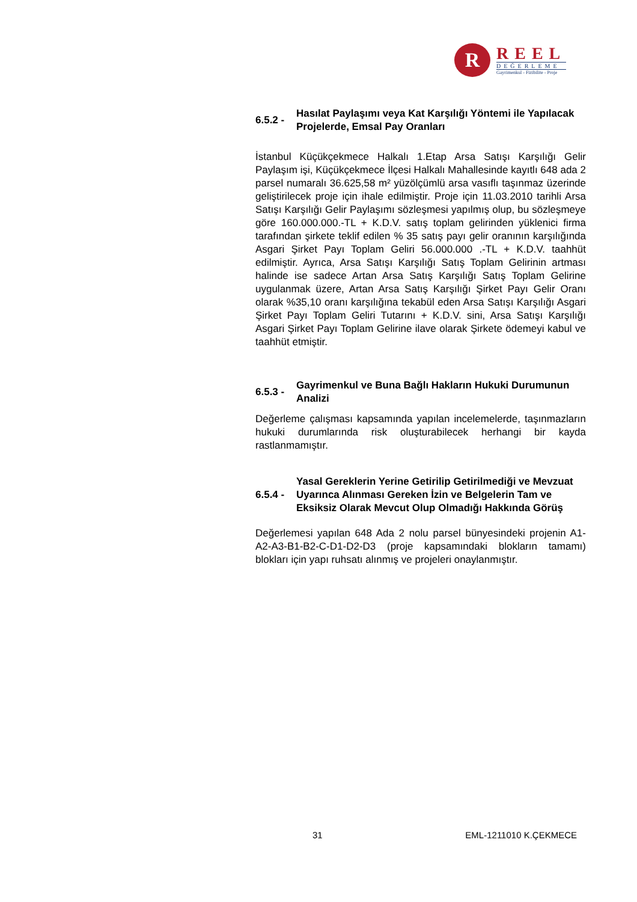R
REEL
DEĞERLEME
Gayrimenkul - Fizibilite - Proje
6.5.2 - Hasılat Paylaşımı veya Kat Karşılığı Yöntemi ile Yapılacak Projelerde, Emsal Pay Oranları
İstanbul Küçükçekmece Halkalı 1.Etap Arsa Satışı Karşılığı Gelir Paylaşım işi, Küçükçekmece İlçesi Halkalı Mahallesinde kayıtlı 648 ada 2 parsel numaralı 36.625,58 m² yüzölçümlü arsa vasıflı taşınmaz üzerinde geliştirilecek proje için ihale edilmiştir. Proje için 11.03.2010 tarihli Arsa Satışı Karşılığı Gelir Paylaşımı sözleşmesi yapılmış olup, bu sözleşmeye göre 160.000.000.-TL + K.D.V. satış toplam gelirinden yüklenici firma tarafından şirkete teklif edilen % 35 satış payı gelir oranının karşılığında Asgari Şirket Payı Toplam Geliri 56.000.000 .-TL + K.D.V. taahhüt edilmiştir. Ayrıca, Arsa Satışı Karşılığı Satış Toplam Gelirinin artması halinde ise sadece Artan Arsa Satış Karşılığı Satış Toplam Gelirine uygulanmak üzere, Artan Arsa Satış Karşılığı Şirket Payı Gelir Oranı olarak %35,10 oranı karşılığına tekabül eden Arsa Satışı Karşılığı Asgari Şirket Payı Toplam Geliri Tutarını + K.D.V. sini, Arsa Satışı Karşılığı Asgari Şirket Payı Toplam Gelirine ilave olarak Şirkete ödemeyi kabul ve taahhüt etmiştir.
6.5.3 - Gayrimenkul ve Buna Bağlı Hakların Hukuki Durumunun Analizi
Değerleme çalışması kapsamında yapılan incelemelerde, taşınmazların hukuki durumlarında risk oluşturabilecek herhangi bir kayda rastlanmamıştır.
6.5.4 - Yasal Gereklerin Yerine Getirilip Getirilmediği ve Mevzuat Uyarınca Alınması Gereken İzin ve Belgelerin Tam ve Eksiksiz Olarak Mevcut Olup Olmadığı Hakkında Görüş
Değerlemesi yapılan 648 Ada 2 nolu parsel bünyesindeki projenin A1-A2-A3-B1-B2-C-D1-D2-D3 (proje kapsamındaki blokların tamamı) blokları için yapı ruhsatı alınmış ve projeleri onaylanmıştır.
31 EML-1211010 K.ÇEKMECE